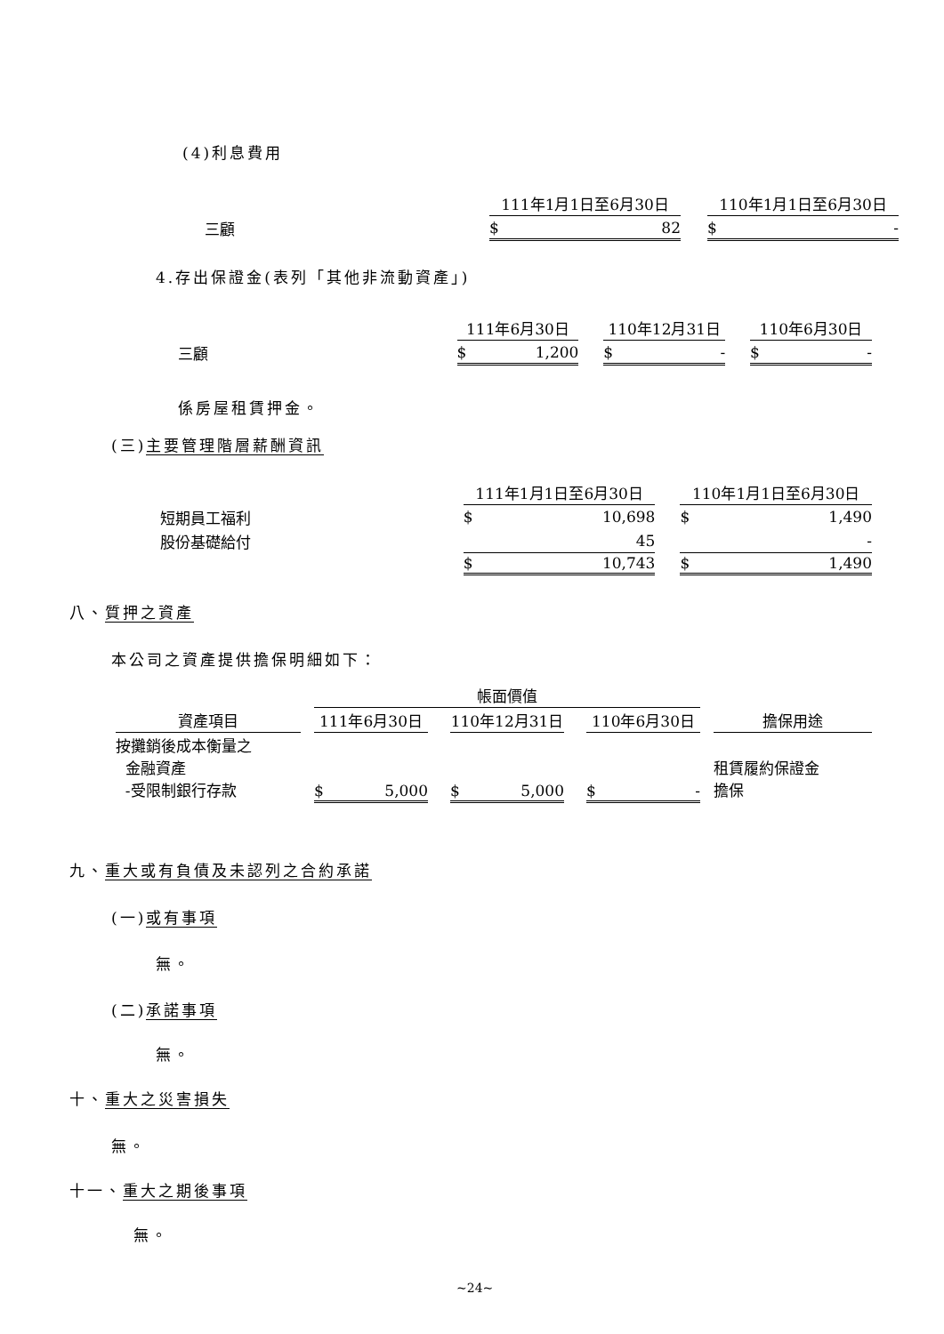(4)利息費用
| | 111年1月1日至6月30日 | | 110年1月1日至6月30日 |
| 三顧 | $ 82 | | $ - |
4.存出保證金(表列「其他非流動資產」)
| | 111年6月30日 | | 110年12月31日 | | 110年6月30日 |
| 三顧 | $ 1,200 | | $ - | | $ - |
係房屋租賃押金。
(三)主要管理階層薪酬資訊
| | 111年1月1日至6月30日 | | 110年1月1日至6月30日 |
| 短期員工福利 | $ 10,698 | | $ 1,490 |
| 股份基礎給付 | 45 | | - |
| | $ 10,743 | | $ 1,490 |
八、質押之資產
本公司之資產提供擔保明細如下：
| | | 帳面價值 | | | | | | |
| 資產項目 | | 111年6月30日 | | 110年12月31日 | | 110年6月30日 | | 擔保用途 |
| 按攤銷後成本衡量之 金融資產 -受限制銀行存款 | | $ 5,000 | | $ 5,000 | | $ - | | 租賃履約保證金 擔保 |
九、重大或有負債及未認列之合約承諾
(一)或有事項
無。
(二)承諾事項
無。
十、重大之災害損失
無。
十一、重大之期後事項
無。
~24~